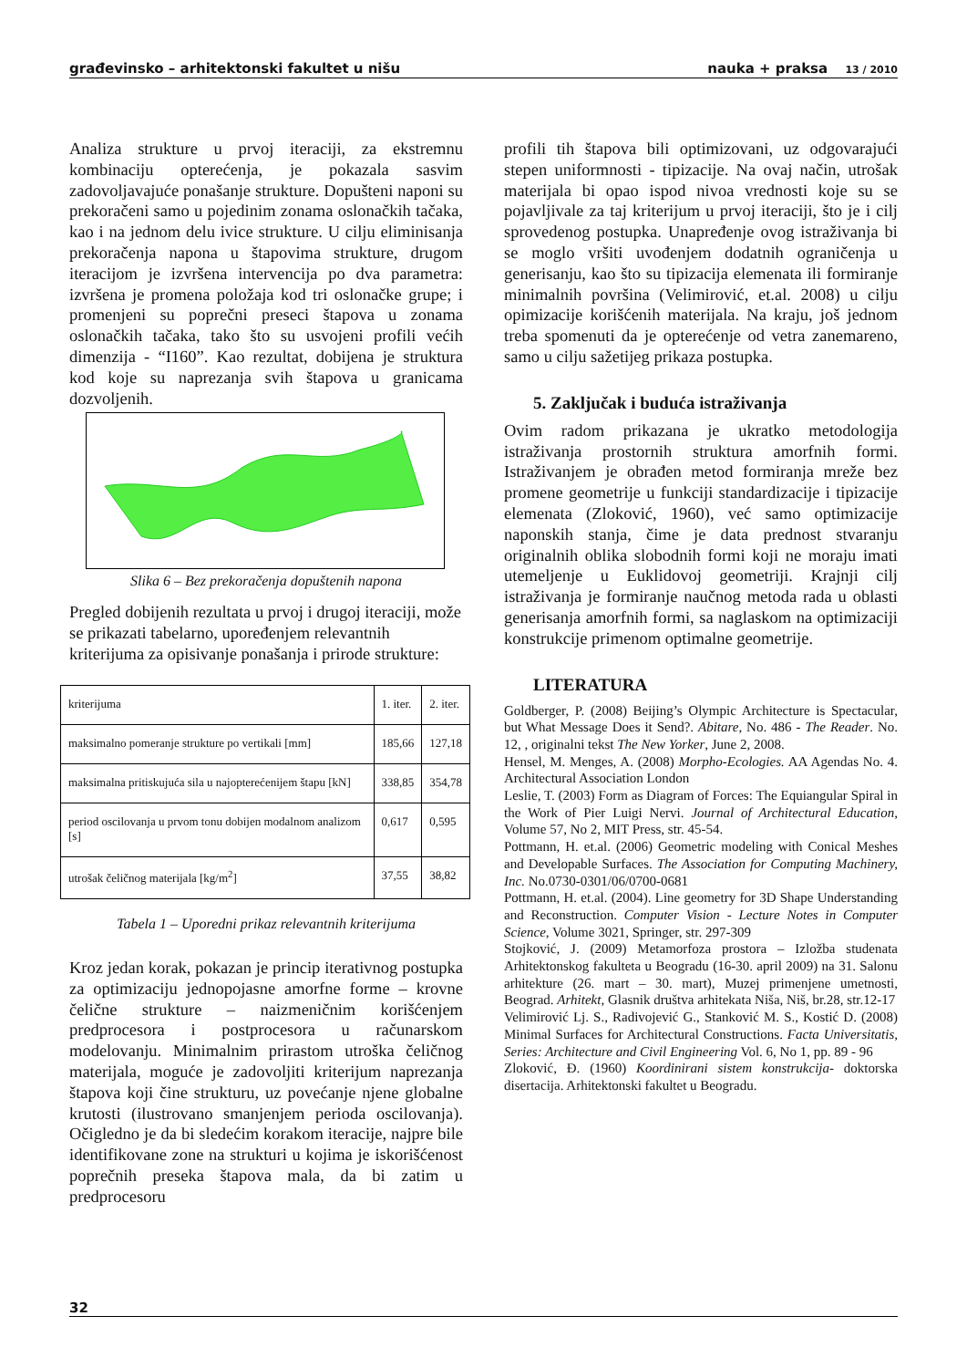građevinsko – arhitektonski fakultet u nišu nauka + praksa 13 / 2010
Analiza strukture u prvoj iteraciji, za ekstremnu kombinaciju opterećenja, je pokazala sasvim zadovoljavajuće ponašanje strukture. Dopušteni naponi su prekoračeni samo u pojedinim zonama oslonačkih tačaka, kao i na jednom delu ivice strukture. U cilju eliminisanja prekoračenja napona u štapovima strukture, drugom iteracijom je izvršena intervencija po dva parametra: izvršena je promena položaja kod tri oslonačke grupe; i promenjeni su poprečni preseci štapova u zonama oslonačkih tačaka, tako što su usvojeni profili većih dimenzija - “I160”. Kao rezultat, dobijena je struktura kod koje su naprezanja svih štapova u granicama dozvoljenih.
Slika 6 – Bez prekoračenja dopuštenih napona
Pregled dobijenih rezultata u prvoj i drugoj iteraciji, može se prikazati tabelarno, upoređenjem relevantnih kriterijuma za opisivanje ponašanja i prirode strukture:
| kriterijuma | 1. iter. | 2. iter. |
| maksimalno pomeranje strukture po vertikali [mm] | 185,66 | 127,18 |
| maksimalna pritiskujuća sila u najopterećenijem štapu [kN] | 338,85 | 354,78 |
| period oscilovanja u prvom tonu dobijen modalnom analizom [s] | 0,617 | 0,595 |
| utrošak čeličnog materijala [kg/m<sup>2</sup>] | 37,55 | 38,82 |
Tabela 1 – Uporedni prikaz relevantnih kriterijuma
Kroz jedan korak, pokazan je princip iterativnog postupka za optimizaciju jednopojasne amorfne forme – krovne čelične strukture – naizmeničnim korišćenjem predprocesora i postprocesora u računarskom modelovanju. Minimalnim prirastom utroška čeličnog materijala, moguće je zadovoljiti kriterijum naprezanja štapova koji čine strukturu, uz povećanje njene globalne krutosti (ilustrovano smanjenjem perioda oscilovanja). Očigledno je da bi sledećim korakom iteracije, najpre bile identifikovane zone na strukturi u kojima je iskorišćenost poprečnih preseka štapova mala, da bi zatim u predprocesoru
profili tih štapova bili optimizovani, uz odgovarajući stepen uniformnosti - tipizacije. Na ovaj način, utrošak materijala bi opao ispod nivoa vrednosti koje su se pojavljivale za taj kriterijum u prvoj iteraciji, što je i cilj sprovedenog postupka. Unapređenje ovog istraživanja bi se moglo vršiti uvođenjem dodatnih ograničenja u generisanju, kao što su tipizacija elemenata ili formiranje minimalnih površina (Velimirović, et.al. 2008) u cilju opimizacije korišćenih materijala. Na kraju, još jednom treba spomenuti da je opterećenje od vetra zanemareno, samo u cilju sažetijeg prikaza postupka.
5. Zaključak i buduća istraživanja
Ovim radom prikazana je ukratko metodologija istraživanja prostornih struktura amorfnih formi. Istraživanjem je obrađen metod formiranja mreže bez promene geometrije u funkciji standardizacije i tipizacije elemenata (Zloković, 1960), već samo optimizacije naponskih stanja, čime je data prednost stvaranju originalnih oblika slobodnih formi koji ne moraju imati utemeljenje u Euklidovoj geometriji. Krajnji cilj istraživanja je formiranje naučnog metoda rada u oblasti generisanja amorfnih formi, sa naglaskom na optimizaciji konstrukcije primenom optimalne geometrije.
LITERATURA
Goldberger, P. (2008) Beijing’s Olympic Architecture is Spectacular, but What Message Does it Send?. Abitare, No. 486 - The Reader. No. 12, , originalni tekst The New Yorker, June 2, 2008.
Hensel, M. Menges, A. (2008) Morpho-Ecologies. AA Agendas No. 4. Architectural Association London
Leslie, T. (2003) Form as Diagram of Forces: The Equiangular Spiral in the Work of Pier Luigi Nervi. Journal of Architectural Education, Volume 57, No 2, MIT Press, str. 45-54.
Pottmann, H. et.al. (2006) Geometric modeling with Conical Meshes and Developable Surfaces. The Association for Computing Machinery, Inc. No.0730-0301/06/0700-0681
Pottmann, H. et.al. (2004). Line geometry for 3D Shape Understanding and Reconstruction. Computer Vision - Lecture Notes in Computer Science, Volume 3021, Springer, str. 297-309
Stojković, J. (2009) Metamorfoza prostora – Izložba studenata Arhitektonskog fakulteta u Beogradu (16-30. april 2009) na 31. Salonu arhitekture (26. mart – 30. mart), Muzej primenjene umetnosti, Beograd. Arhitekt, Glasnik društva arhitekata Niša, Niš, br.28, str.12-17
Velimirović Lj. S., Radivojević G., Stanković M. S., Kostić D. (2008) Minimal Surfaces for Architectural Constructions. Facta Universitatis, Series: Architecture and Civil Engineering Vol. 6, No 1, pp. 89 - 96
Zloković, Đ. (1960) Koordinirani sistem konstrukcija- doktorska disertacija. Arhitektonski fakultet u Beogradu.
32